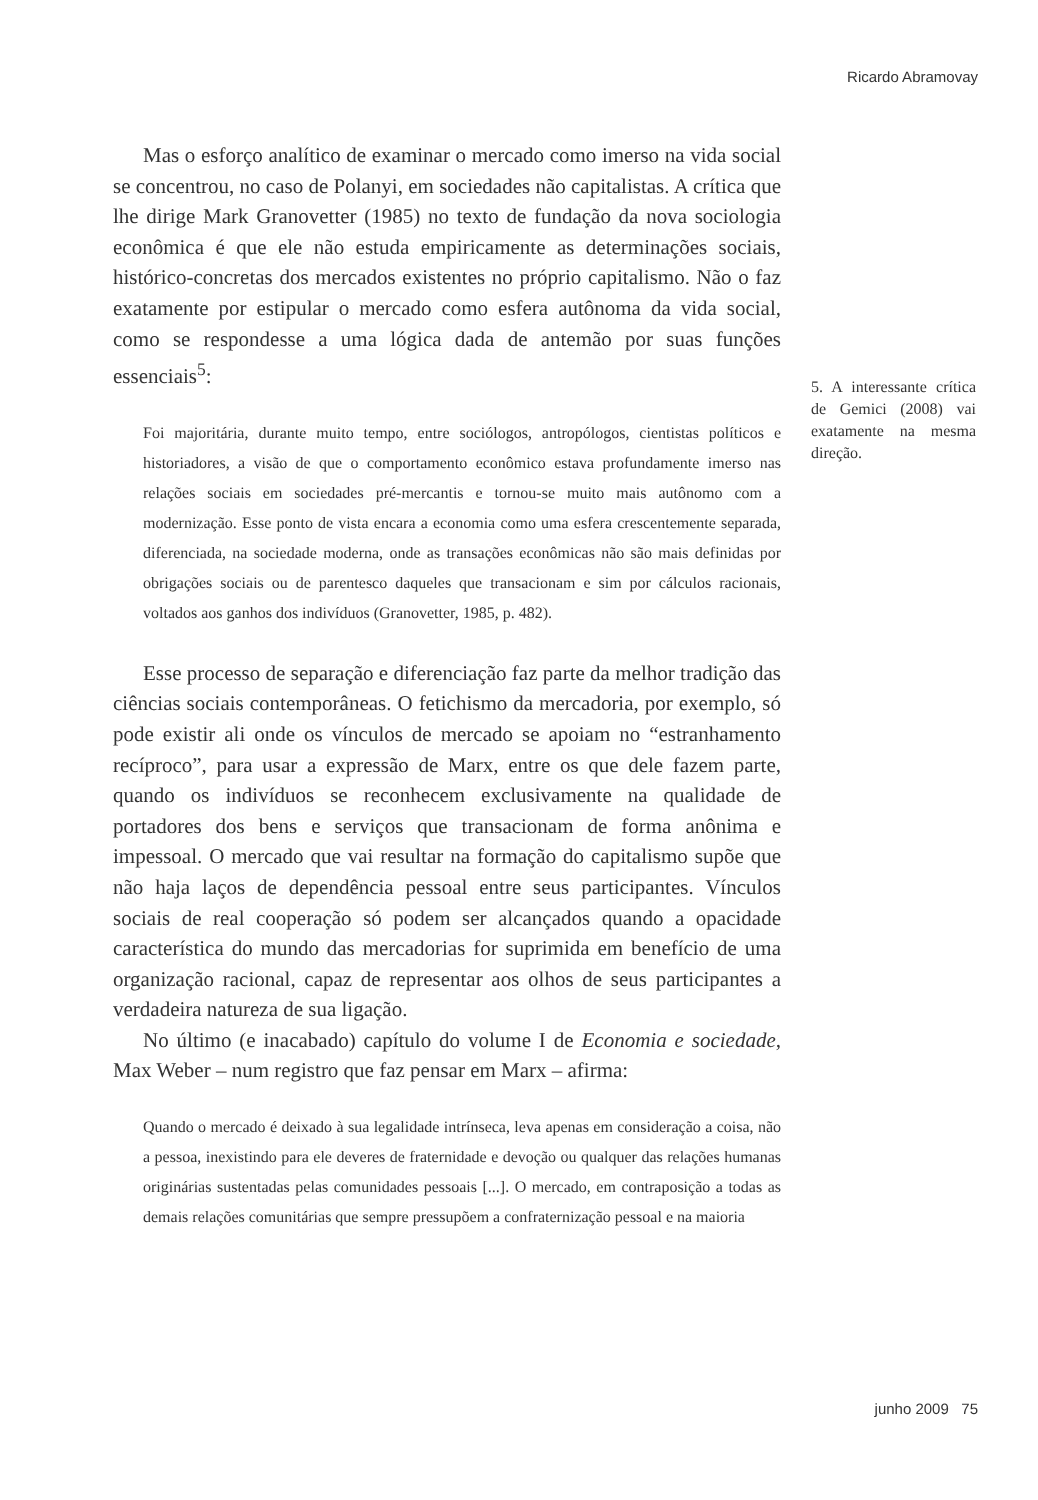Ricardo Abramovay
Mas o esforço analítico de examinar o mercado como imerso na vida social se concentrou, no caso de Polanyi, em sociedades não capitalistas. A crítica que lhe dirige Mark Granovetter (1985) no texto de fundação da nova sociologia econômica é que ele não estuda empiricamente as determinações sociais, histórico-concretas dos mercados existentes no próprio capitalismo. Não o faz exatamente por estipular o mercado como esfera autônoma da vida social, como se respondesse a uma lógica dada de antemão por suas funções essenciais<sup>5</sup>:
Foi majoritária, durante muito tempo, entre sociólogos, antropólogos, cientistas políticos e historiadores, a visão de que o comportamento econômico estava profundamente imerso nas relações sociais em sociedades pré-mercantis e tornou-se muito mais autônomo com a modernização. Esse ponto de vista encara a economia como uma esfera crescentemente separada, diferenciada, na sociedade moderna, onde as transações econômicas não são mais definidas por obrigações sociais ou de parentesco daqueles que transacionam e sim por cálculos racionais, voltados aos ganhos dos indivíduos (Granovetter, 1985, p. 482).
Esse processo de separação e diferenciação faz parte da melhor tradição das ciências sociais contemporâneas. O fetichismo da mercadoria, por exemplo, só pode existir ali onde os vínculos de mercado se apoiam no “estranhamento recíproco”, para usar a expressão de Marx, entre os que dele fazem parte, quando os indivíduos se reconhecem exclusivamente na qualidade de portadores dos bens e serviços que transacionam de forma anônima e impessoal. O mercado que vai resultar na formação do capitalismo supõe que não haja laços de dependência pessoal entre seus participantes. Vínculos sociais de real cooperação só podem ser alcançados quando a opacidade característica do mundo das mercadorias for suprimida em benefício de uma organização racional, capaz de representar aos olhos de seus participantes a verdadeira natureza de sua ligação.
No último (e inacabado) capítulo do volume I de Economia e sociedade, Max Weber – num registro que faz pensar em Marx – afirma:
Quando o mercado é deixado à sua legalidade intrínseca, leva apenas em consideração a coisa, não a pessoa, inexistindo para ele deveres de fraternidade e devoção ou qualquer das relações humanas originárias sustentadas pelas comunidades pessoais [...]. O mercado, em contraposição a todas as demais relações comunitárias que sempre pressupõem a confraternização pessoal e na maioria
5. A interessante crítica de Gemici (2008) vai exatamente na mesma direção.
junho 2009 75